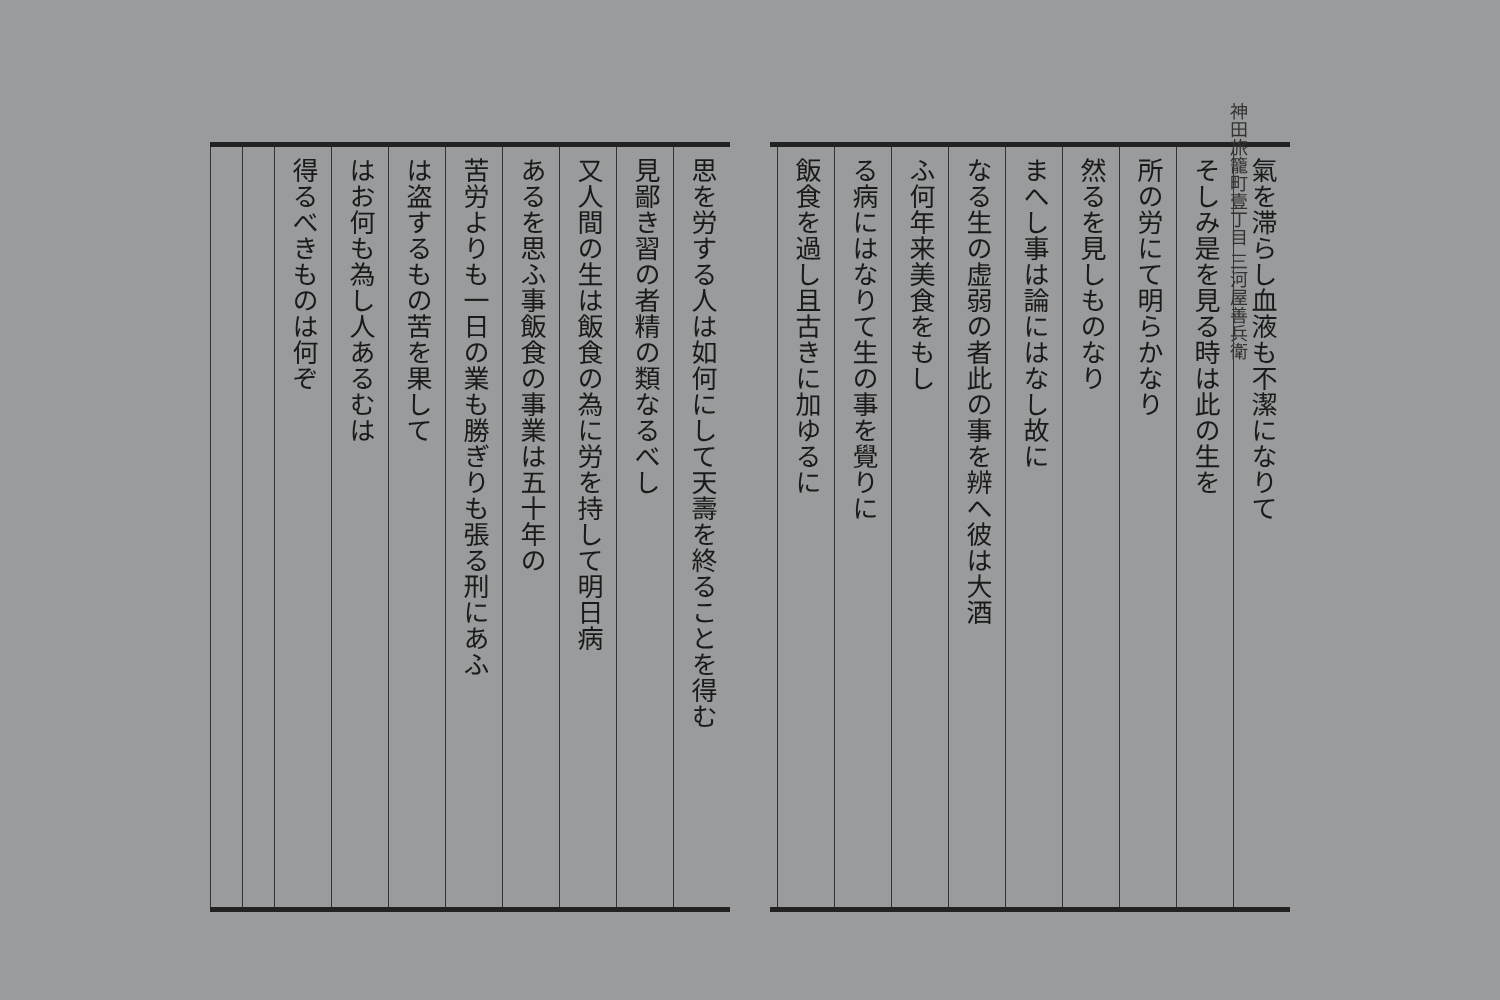神田旅籠町壹丁目 三河屋善兵衛
氣を滞らし血液も不潔になりて
そしみ是を見る時は此の生を
所の労にて明らかなり
然るを見しものなり
まへし事は論にはなし故に
なる生の虚弱の者此の事を辨へ彼は大酒
ふ何年来美食をもし
る病にはなりて生の事を覺りに
飯食を過し且古きに加ゆるに
思を労する人は如何にして天壽を終ることを得む
見鄙き習の者精の類なるべし
又人間の生は飯食の為に労を持して明日病
あるを思ふ事飯食の事業は五十年の
苦労よりも一日の業も勝ぎりも張る刑にあふ
は盗するもの苦を果して
はお何も為し人あるむは
得るべきものは何ぞ